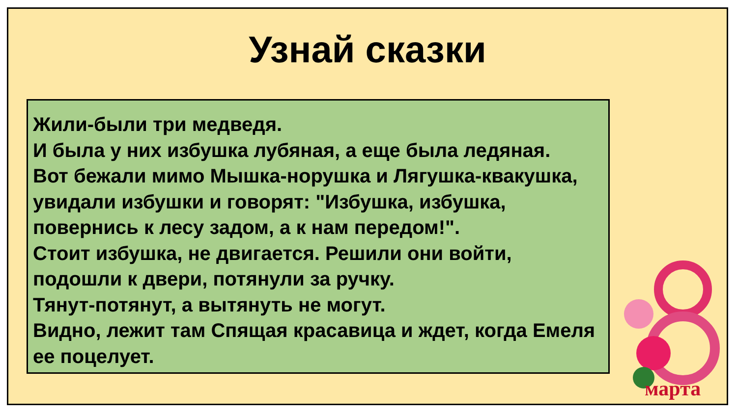Узнай сказки
Жили-были три медведя.
И была у них избушка лубяная, а еще была ледяная.
Вот бежали мимо Мышка-норушка и Лягушка-квакушка, увидали избушки и говорят: "Избушка, избушка, повернись к лесу задом, а к нам передом!".
Стоит избушка, не двигается. Решили они войти, подошли к двери, потянули за ручку.
Тянут-потянут, а вытянуть не могут.
Видно, лежит там Спящая красавица и ждет, когда Емеля ее поцелует.
марта